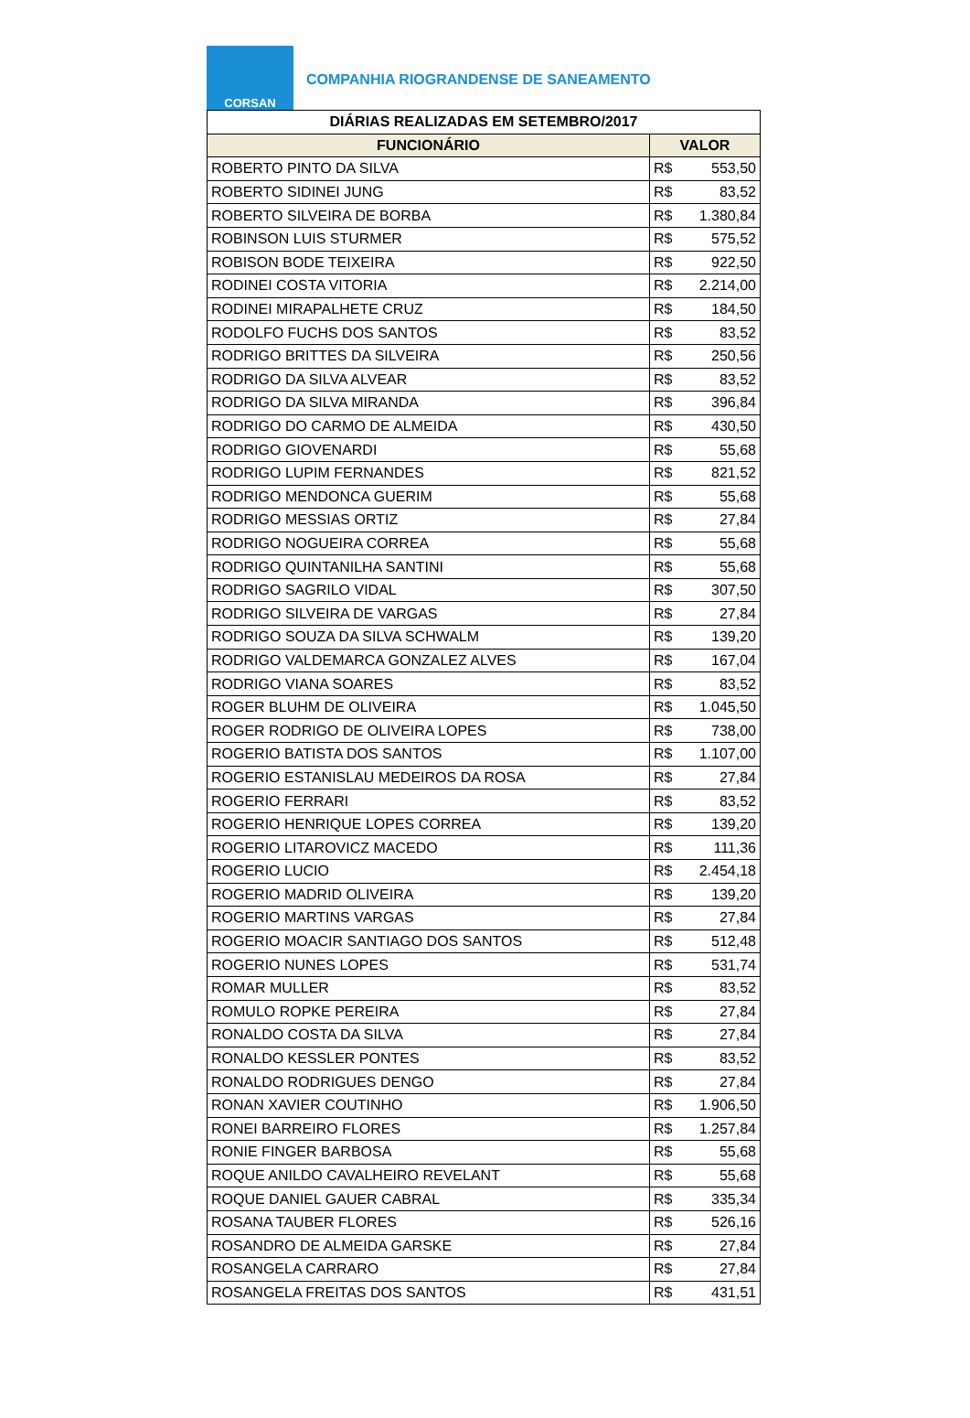CORSAN
COMPANHIA RIOGRANDENSE DE SANEAMENTO
| DIÁRIAS REALIZADAS EM SETEMBRO/2017 | |
| --- | --- |
| FUNCIONÁRIO | VALOR |
| ROBERTO PINTO DA SILVA | R$ 553,50 |
| ROBERTO SIDINEI JUNG | R$ 83,52 |
| ROBERTO SILVEIRA DE BORBA | R$ 1.380,84 |
| ROBINSON LUIS STURMER | R$ 575,52 |
| ROBISON BODE TEIXEIRA | R$ 922,50 |
| RODINEI COSTA VITORIA | R$ 2.214,00 |
| RODINEI MIRAPALHETE CRUZ | R$ 184,50 |
| RODOLFO FUCHS DOS SANTOS | R$ 83,52 |
| RODRIGO BRITTES DA SILVEIRA | R$ 250,56 |
| RODRIGO DA SILVA ALVEAR | R$ 83,52 |
| RODRIGO DA SILVA MIRANDA | R$ 396,84 |
| RODRIGO DO CARMO DE ALMEIDA | R$ 430,50 |
| RODRIGO GIOVENARDI | R$ 55,68 |
| RODRIGO LUPIM FERNANDES | R$ 821,52 |
| RODRIGO MENDONCA GUERIM | R$ 55,68 |
| RODRIGO MESSIAS ORTIZ | R$ 27,84 |
| RODRIGO NOGUEIRA CORREA | R$ 55,68 |
| RODRIGO QUINTANILHA SANTINI | R$ 55,68 |
| RODRIGO SAGRILO VIDAL | R$ 307,50 |
| RODRIGO SILVEIRA DE VARGAS | R$ 27,84 |
| RODRIGO SOUZA DA SILVA SCHWALM | R$ 139,20 |
| RODRIGO VALDEMARCA GONZALEZ ALVES | R$ 167,04 |
| RODRIGO VIANA SOARES | R$ 83,52 |
| ROGER BLUHM DE OLIVEIRA | R$ 1.045,50 |
| ROGER RODRIGO DE OLIVEIRA LOPES | R$ 738,00 |
| ROGERIO BATISTA DOS SANTOS | R$ 1.107,00 |
| ROGERIO ESTANISLAU MEDEIROS DA ROSA | R$ 27,84 |
| ROGERIO FERRARI | R$ 83,52 |
| ROGERIO HENRIQUE LOPES CORREA | R$ 139,20 |
| ROGERIO LITAROVICZ MACEDO | R$ 111,36 |
| ROGERIO LUCIO | R$ 2.454,18 |
| ROGERIO MADRID OLIVEIRA | R$ 139,20 |
| ROGERIO MARTINS VARGAS | R$ 27,84 |
| ROGERIO MOACIR SANTIAGO DOS SANTOS | R$ 512,48 |
| ROGERIO NUNES LOPES | R$ 531,74 |
| ROMAR MULLER | R$ 83,52 |
| ROMULO ROPKE PEREIRA | R$ 27,84 |
| RONALDO COSTA DA SILVA | R$ 27,84 |
| RONALDO KESSLER PONTES | R$ 83,52 |
| RONALDO RODRIGUES DENGO | R$ 27,84 |
| RONAN XAVIER COUTINHO | R$ 1.906,50 |
| RONEI BARREIRO FLORES | R$ 1.257,84 |
| RONIE FINGER BARBOSA | R$ 55,68 |
| ROQUE ANILDO CAVALHEIRO REVELANT | R$ 55,68 |
| ROQUE DANIEL GAUER CABRAL | R$ 335,34 |
| ROSANA TAUBER FLORES | R$ 526,16 |
| ROSANDRO DE ALMEIDA GARSKE | R$ 27,84 |
| ROSANGELA CARRARO | R$ 27,84 |
| ROSANGELA FREITAS DOS SANTOS | R$ 431,51 |